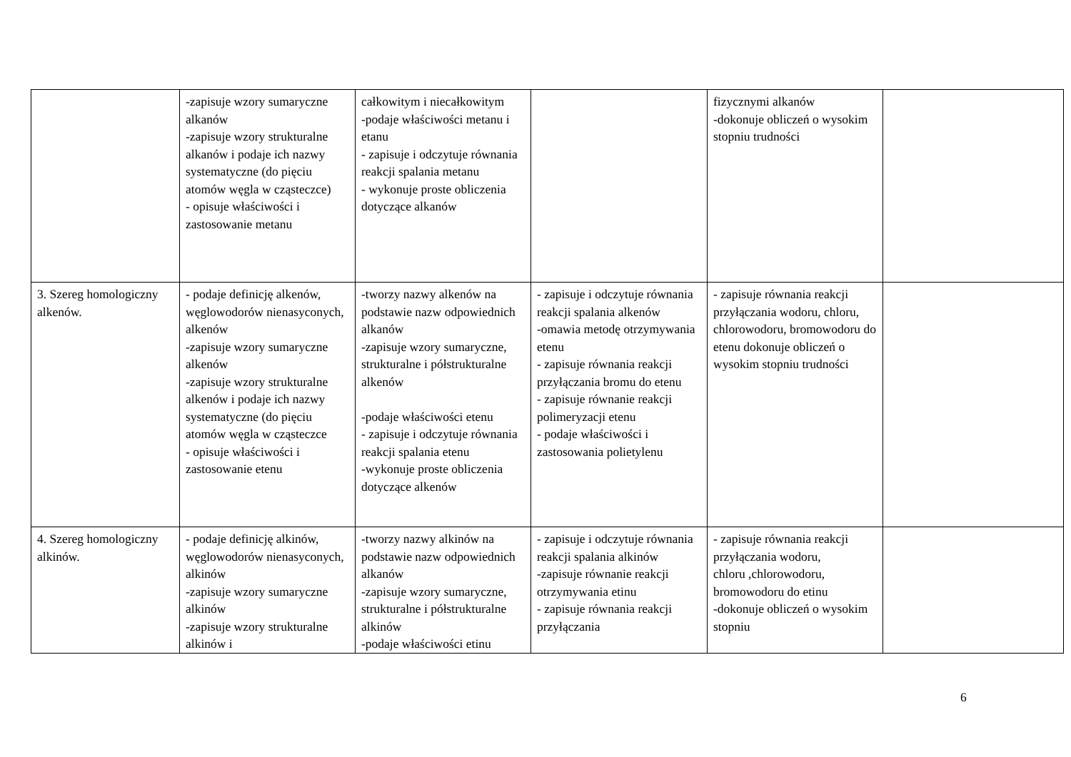| | -zapisuje wzory sumaryczne alkanów -zapisuje wzory strukturalne alkanów i podaje ich nazwy systematyczne (do pięciu atomów węgla w cząsteczce) - opisuje właściwości i zastosowanie metanu | całkowitym i niecałkowitym -podaje właściwości metanu i etanu - zapisuje i odczytuje równania reakcji spalania metanu - wykonuje proste obliczenia dotyczące alkanów | | fizycznymi alkanów -dokonuje obliczeń o wysokim stopniu trudności | |
| 3. Szereg homologiczny alkenów. | - podaje definicję alkenów, węglowodorów nienasyconych, alkenów -zapisuje wzory sumaryczne alkenów -zapisuje wzory strukturalne alkenów i podaje ich nazwy systematyczne (do pięciu atomów węgla w cząsteczce - opisuje właściwości i zastosowanie etenu | -tworzy nazwy alkenów na podstawie nazw odpowiednich alkanów -zapisuje wzory sumaryczne, strukturalne i półstrukturalne alkenów -podaje właściwości etenu - zapisuje i odczytuje równania reakcji spalania etenu -wykonuje proste obliczenia dotyczące alkenów | - zapisuje i odczytuje równania reakcji spalania alkenów -omawia metodę otrzymywania etenu - zapisuje równania reakcji przyłączania bromu do etenu - zapisuje równanie reakcji polimeryzacji etenu - podaje właściwości i zastosowania polietylenu | - zapisuje równania reakcji przyłączania wodoru, chloru, chlorowodoru, bromowodoru do etenu dokonuje obliczeń o wysokim stopniu trudności | |
| 4. Szereg homologiczny alkinów. | - podaje definicję alkinów, węglowodorów nienasyconych, alkinów -zapisuje wzory sumaryczne alkinów -zapisuje wzory strukturalne alkinów i | -tworzy nazwy alkinów na podstawie nazw odpowiednich alkanów -zapisuje wzory sumaryczne, strukturalne i półstrukturalne alkinów -podaje właściwości etinu | - zapisuje i odczytuje równania reakcji spalania alkinów -zapisuje równanie reakcji otrzymywania etinu - zapisuje równania reakcji przyłączania | - zapisuje równania reakcji przyłączania wodoru, chloru ,chlorowodoru, bromowodoru do etinu -dokonuje obliczeń o wysokim stopniu | |
6